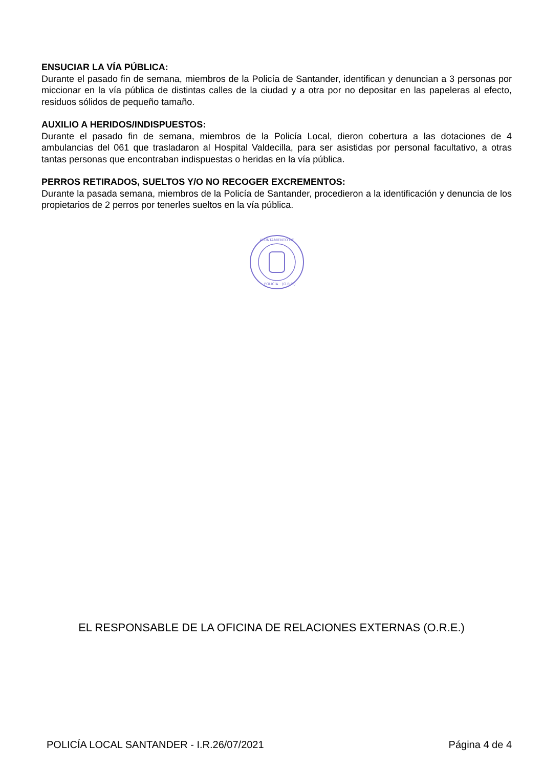ENSUCIAR LA VÍA PÚBLICA:
Durante el pasado fin de semana, miembros de la Policía de Santander, identifican y denuncian a 3 personas por miccionar en la vía pública de distintas calles de la ciudad y a otra por no depositar en las papeleras al efecto, residuos sólidos de pequeño tamaño.
AUXILIO A HERIDOS/INDISPUESTOS:
Durante el pasado fin de semana, miembros de la Policía Local, dieron cobertura a las dotaciones de 4 ambulancias del 061 que trasladaron al Hospital Valdecilla, para ser asistidas por personal facultativo, a otras tantas personas que encontraban indispuestas o heridas en la vía pública.
PERROS RETIRADOS, SUELTOS Y/O NO RECOGER EXCREMENTOS:
Durante la pasada semana, miembros de la Policía de Santander, procedieron a la identificación y denuncia de los propietarios de 2 perros por tenerles sueltos en la vía pública.
AYUNTAMIENTO DE
POLICÍA
(O.R.E.)
EL RESPONSABLE DE LA OFICINA DE RELACIONES EXTERNAS (O.R.E.)
POLICÍA LOCAL SANTANDER - I.R.26/07/2021 Página 4 de 4